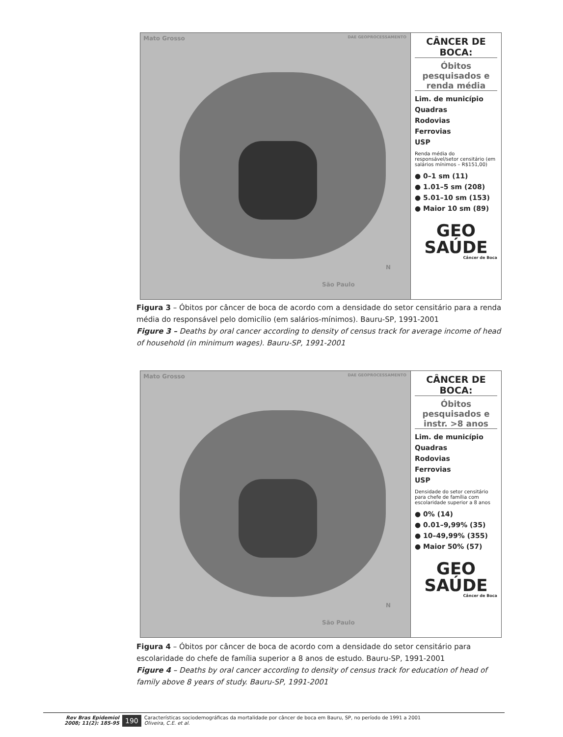Mato Grosso DAE GEOPROCESSAMENTO
São Paulo
N
CÂNCER DE BOCA:
Óbitos pesquisados e renda média
Lim. de município
Quadras
Rodovias
Ferrovias
USP
Renda média do responsável/setor censitário (em salários mínimos – R$151,00)
● 0–1 sm (11)
● 1.01–5 sm (208)
● 5.01–10 sm (153)
● Maior 10 sm (89)
GEO SAÚDE
Câncer de Boca
Figura 3 – Óbitos por câncer de boca de acordo com a densidade do setor censitário para a renda média do responsável pelo domicílio (em salários-mínimos). Bauru-SP, 1991-2001
Figure 3 – Deaths by oral cancer according to density of census track for average income of head of household (in minimum wages). Bauru-SP, 1991-2001
Mato Grosso DAE GEOPROCESSAMENTO
São Paulo
N
CÂNCER DE BOCA:
Óbitos pesquisados e instr. >8 anos
Lim. de município
Quadras
Rodovias
Ferrovias
USP
Densidade do setor censitário para chefe de família com escolaridade superior a 8 anos
● 0% (14)
● 0.01–9,99% (35)
● 10–49,99% (355)
● Maior 50% (57)
GEO SAÚDE
Câncer de Boca
Figura 4 – Óbitos por câncer de boca de acordo com a densidade do setor censitário para escolaridade do chefe de família superior a 8 anos de estudo. Bauru-SP, 1991-2001
Figure 4 – Deaths by oral cancer according to density of census track for education of head of family above 8 years of study. Bauru-SP, 1991-2001
Rev Bras Epidemiol
2008; 11(2): 185-95
190
Características sociodemográficas da mortalidade por câncer de boca em Bauru, SP, no período de 1991 a 2001
Oliveira, C.E. et al.